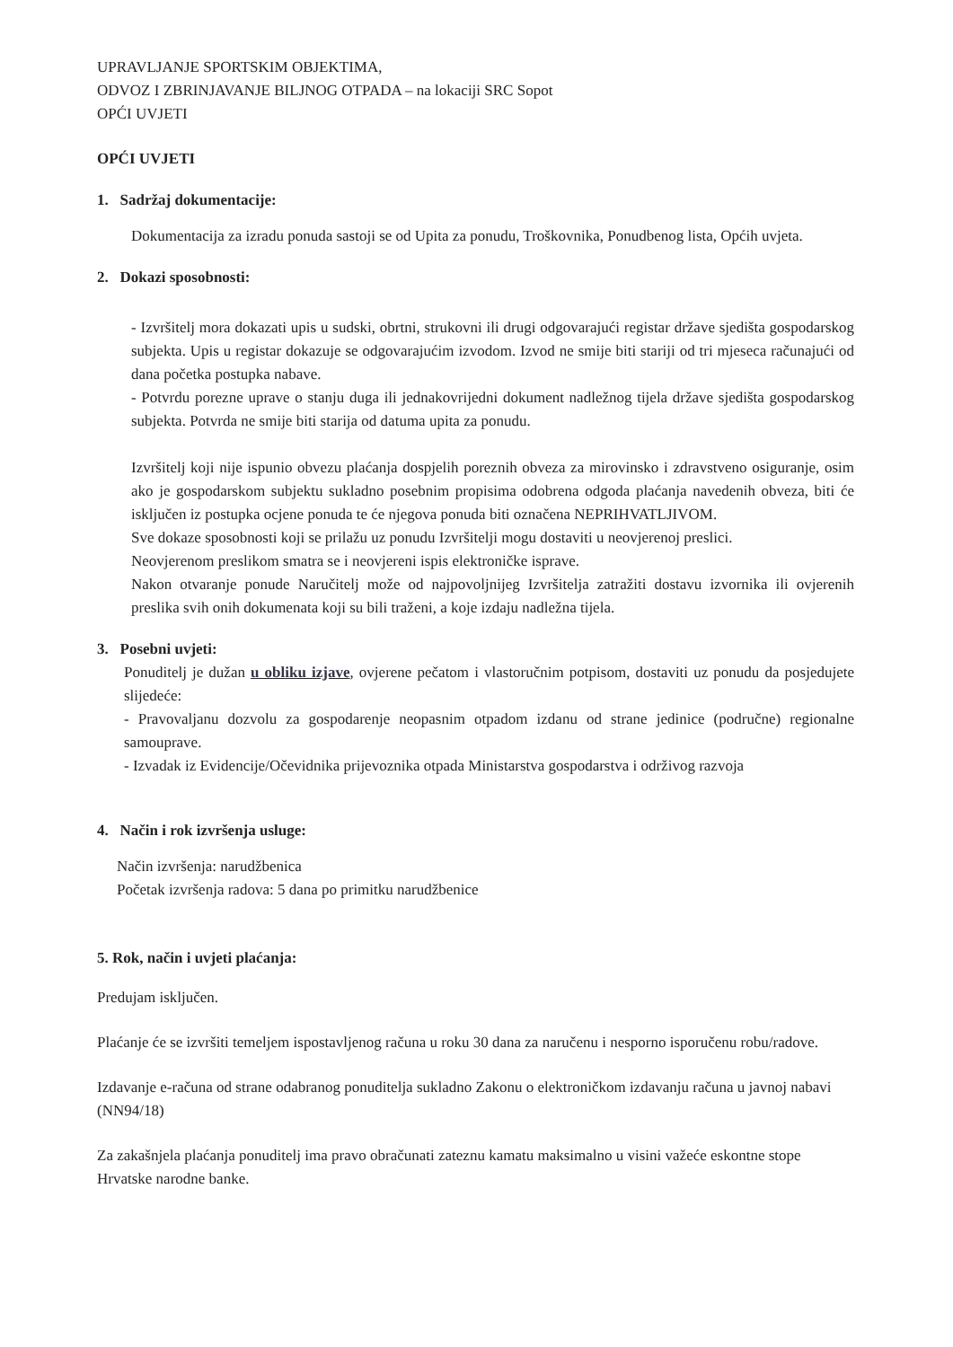UPRAVLJANJE SPORTSKIM OBJEKTIMA,
ODVOZ I ZBRINJAVANJE BILJNOG OTPADA – na lokaciji SRC Sopot
OPĆI UVJETI
OPĆI UVJETI
1. Sadržaj dokumentacije:
Dokumentacija za izradu ponuda sastoji se od Upita za ponudu, Troškovnika, Ponudbenog lista, Općih uvjeta.
2. Dokazi sposobnosti:
- Izvršitelj mora dokazati upis u sudski, obrtni, strukovni ili drugi odgovarajući registar države sjedišta gospodarskog subjekta. Upis u registar dokazuje se odgovarajućim izvodom. Izvod ne smije biti stariji od tri mjeseca računajući od dana početka postupka nabave.
- Potvrdu porezne uprave o stanju duga ili jednakovrijedni dokument nadležnog tijela države sjedišta gospodarskog subjekta. Potvrda ne smije biti starija od datuma upita za ponudu.
Izvršitelj koji nije ispunio obvezu plaćanja dospjelih poreznih obveza za mirovinsko i zdravstveno osiguranje, osim ako je gospodarskom subjektu sukladno posebnim propisima odobrena odgoda plaćanja navedenih obveza, biti će isključen iz postupka ocjene ponuda te će njegova ponuda biti označena NEPRIHVATLJIVOM.
Sve dokaze sposobnosti koji se prilažu uz ponudu Izvršitelji mogu dostaviti u neovjerenoj preslici.
Neovjerenom preslikom smatra se i neovjereni ispis elektroničke isprave.
Nakon otvaranje ponude Naručitelj može od najpovoljnijeg Izvršitelja zatražiti dostavu izvornika ili ovjerenih preslika svih onih dokumenata koji su bili traženi, a koje izdaju nadležna tijela.
3. Posebni uvjeti:
Ponuditelj je dužan u obliku izjave, ovjerene pečatom i vlastoručnim potpisom, dostaviti uz ponudu da posjedujete slijedeće:
- Pravovaljanu dozvolu za gospodarenje neopasnim otpadom izdanu od strane jedinice (područne) regionalne samouprave.
- Izvadak iz Evidencije/Očevidnika prijevoznika otpada Ministarstva gospodarstva i održivog razvoja
4. Način i rok izvršenja usluge:
Način izvršenja: narudžbenica
Početak izvršenja radova: 5 dana po primitku narudžbenice
5. Rok, način i uvjeti plaćanja:
Predujam isključen.
Plaćanje će se izvršiti temeljem ispostavljenog računa u roku 30 dana za naručenu i nesporno isporučenu robu/radove.
Izdavanje e-računa od strane odabranog ponuditelja sukladno Zakonu o elektroničkom izdavanju računa u javnoj nabavi (NN94/18)
Za zakašnjela plaćanja ponuditelj ima pravo obračunati zateznu kamatu maksimalno u visini važeće eskontne stope Hrvatske narodne banke.